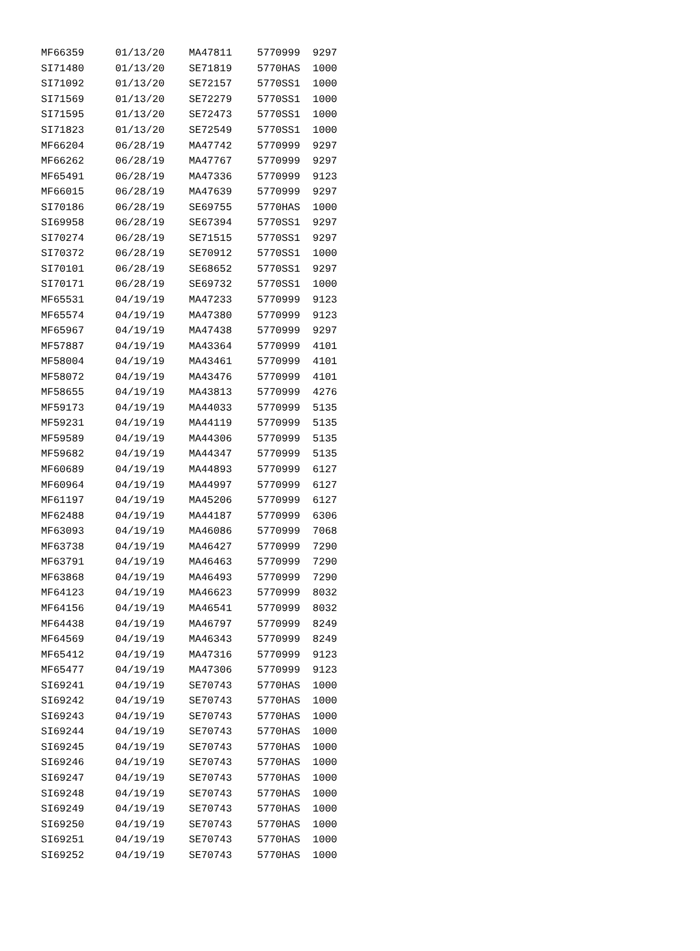| MF66359 | 01/13/20 | MA47811 | 5770999 | 9297 |
| SI71480 | 01/13/20 | SE71819 | 5770HAS | 1000 |
| SI71092 | 01/13/20 | SE72157 | 5770SS1 | 1000 |
| SI71569 | 01/13/20 | SE72279 | 5770SS1 | 1000 |
| SI71595 | 01/13/20 | SE72473 | 5770SS1 | 1000 |
| SI71823 | 01/13/20 | SE72549 | 5770SS1 | 1000 |
| MF66204 | 06/28/19 | MA47742 | 5770999 | 9297 |
| MF66262 | 06/28/19 | MA47767 | 5770999 | 9297 |
| MF65491 | 06/28/19 | MA47336 | 5770999 | 9123 |
| MF66015 | 06/28/19 | MA47639 | 5770999 | 9297 |
| SI70186 | 06/28/19 | SE69755 | 5770HAS | 1000 |
| SI69958 | 06/28/19 | SE67394 | 5770SS1 | 9297 |
| SI70274 | 06/28/19 | SE71515 | 5770SS1 | 9297 |
| SI70372 | 06/28/19 | SE70912 | 5770SS1 | 1000 |
| SI70101 | 06/28/19 | SE68652 | 5770SS1 | 9297 |
| SI70171 | 06/28/19 | SE69732 | 5770SS1 | 1000 |
| MF65531 | 04/19/19 | MA47233 | 5770999 | 9123 |
| MF65574 | 04/19/19 | MA47380 | 5770999 | 9123 |
| MF65967 | 04/19/19 | MA47438 | 5770999 | 9297 |
| MF57887 | 04/19/19 | MA43364 | 5770999 | 4101 |
| MF58004 | 04/19/19 | MA43461 | 5770999 | 4101 |
| MF58072 | 04/19/19 | MA43476 | 5770999 | 4101 |
| MF58655 | 04/19/19 | MA43813 | 5770999 | 4276 |
| MF59173 | 04/19/19 | MA44033 | 5770999 | 5135 |
| MF59231 | 04/19/19 | MA44119 | 5770999 | 5135 |
| MF59589 | 04/19/19 | MA44306 | 5770999 | 5135 |
| MF59682 | 04/19/19 | MA44347 | 5770999 | 5135 |
| MF60689 | 04/19/19 | MA44893 | 5770999 | 6127 |
| MF60964 | 04/19/19 | MA44997 | 5770999 | 6127 |
| MF61197 | 04/19/19 | MA45206 | 5770999 | 6127 |
| MF62488 | 04/19/19 | MA44187 | 5770999 | 6306 |
| MF63093 | 04/19/19 | MA46086 | 5770999 | 7068 |
| MF63738 | 04/19/19 | MA46427 | 5770999 | 7290 |
| MF63791 | 04/19/19 | MA46463 | 5770999 | 7290 |
| MF63868 | 04/19/19 | MA46493 | 5770999 | 7290 |
| MF64123 | 04/19/19 | MA46623 | 5770999 | 8032 |
| MF64156 | 04/19/19 | MA46541 | 5770999 | 8032 |
| MF64438 | 04/19/19 | MA46797 | 5770999 | 8249 |
| MF64569 | 04/19/19 | MA46343 | 5770999 | 8249 |
| MF65412 | 04/19/19 | MA47316 | 5770999 | 9123 |
| MF65477 | 04/19/19 | MA47306 | 5770999 | 9123 |
| SI69241 | 04/19/19 | SE70743 | 5770HAS | 1000 |
| SI69242 | 04/19/19 | SE70743 | 5770HAS | 1000 |
| SI69243 | 04/19/19 | SE70743 | 5770HAS | 1000 |
| SI69244 | 04/19/19 | SE70743 | 5770HAS | 1000 |
| SI69245 | 04/19/19 | SE70743 | 5770HAS | 1000 |
| SI69246 | 04/19/19 | SE70743 | 5770HAS | 1000 |
| SI69247 | 04/19/19 | SE70743 | 5770HAS | 1000 |
| SI69248 | 04/19/19 | SE70743 | 5770HAS | 1000 |
| SI69249 | 04/19/19 | SE70743 | 5770HAS | 1000 |
| SI69250 | 04/19/19 | SE70743 | 5770HAS | 1000 |
| SI69251 | 04/19/19 | SE70743 | 5770HAS | 1000 |
| SI69252 | 04/19/19 | SE70743 | 5770HAS | 1000 |